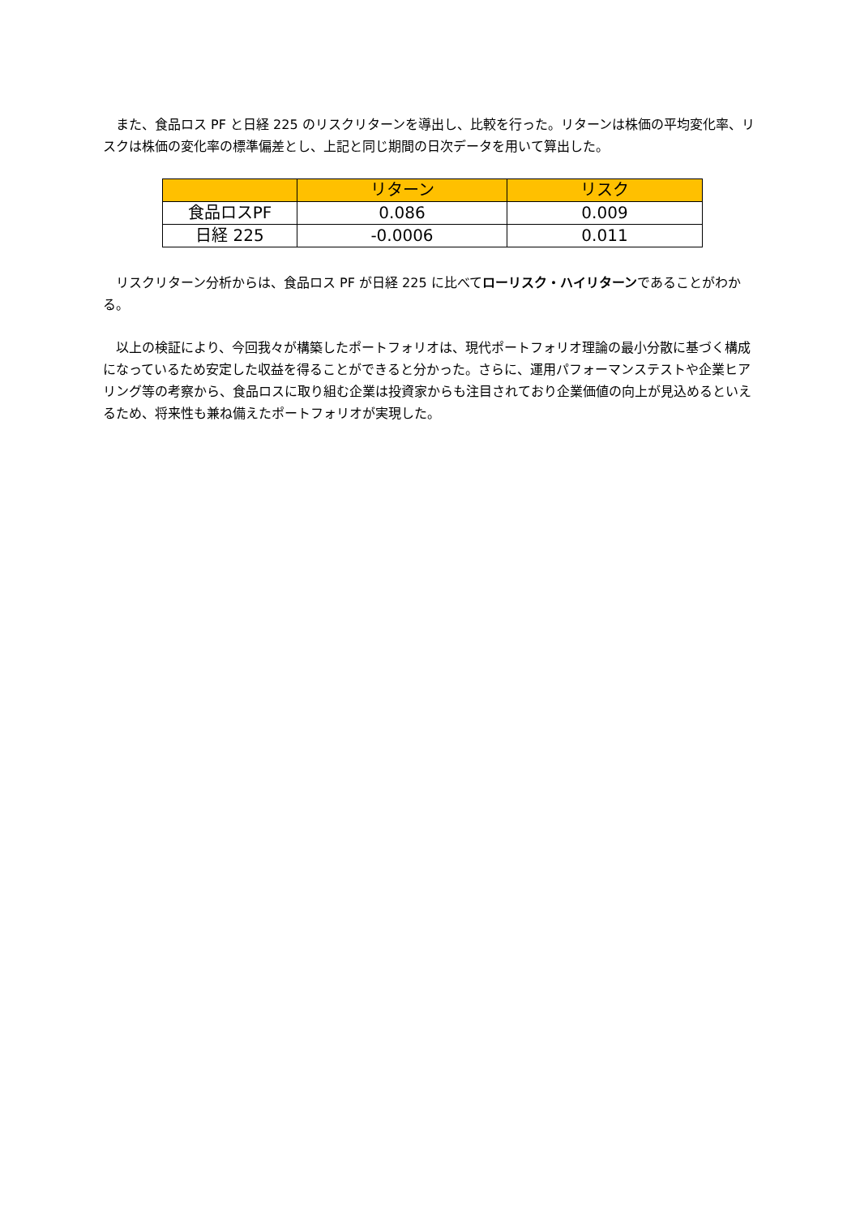また、食品ロス PF と日経 225 のリスクリターンを導出し、比較を行った。リターンは株価の平均変化率、リスクは株価の変化率の標準偏差とし、上記と同じ期間の日次データを用いて算出した。
| | リターン | リスク |
| --- | --- | --- |
| 食品ロスPF | 0.086 | 0.009 |
| 日経 225 | -0.0006 | 0.011 |
　リスクリターン分析からは、食品ロス PF が日経 225 に比べてローリスク・ハイリターンであることがわかる。
　以上の検証により、今回我々が構築したポートフォリオは、現代ポートフォリオ理論の最小分散に基づく構成になっているため安定した収益を得ることができると分かった。さらに、運用パフォーマンステストや企業ヒアリング等の考察から、食品ロスに取り組む企業は投資家からも注目されており企業価値の向上が見込めるといえるため、将来性も兼ね備えたポートフォリオが実現した。